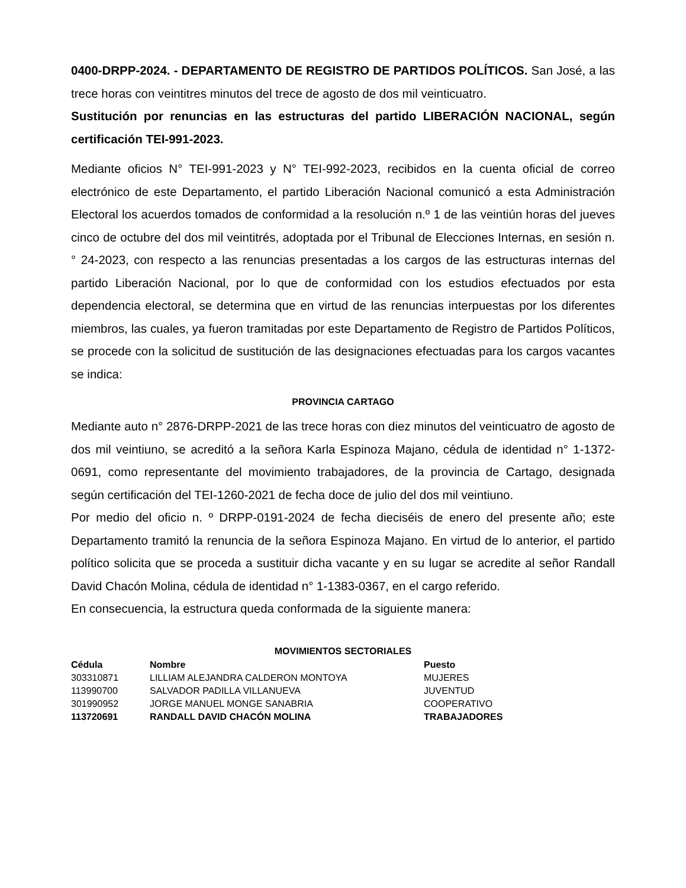0400-DRPP-2024. - DEPARTAMENTO DE REGISTRO DE PARTIDOS POLÍTICOS. San José, a las trece horas con veintitres minutos del trece de agosto de dos mil veinticuatro.
Sustitución por renuncias en las estructuras del partido LIBERACIÓN NACIONAL, según certificación TEI-991-2023.
Mediante oficios N° TEI-991-2023 y N° TEI-992-2023, recibidos en la cuenta oficial de correo electrónico de este Departamento, el partido Liberación Nacional comunicó a esta Administración Electoral los acuerdos tomados de conformidad a la resolución n.º 1 de las veintiún horas del jueves cinco de octubre del dos mil veintitrés, adoptada por el Tribunal de Elecciones Internas, en sesión n. ° 24-2023, con respecto a las renuncias presentadas a los cargos de las estructuras internas del partido Liberación Nacional, por lo que de conformidad con los estudios efectuados por esta dependencia electoral, se determina que en virtud de las renuncias interpuestas por los diferentes miembros, las cuales, ya fueron tramitadas por este Departamento de Registro de Partidos Políticos, se procede con la solicitud de sustitución de las designaciones efectuadas para los cargos vacantes se indica:
PROVINCIA CARTAGO
Mediante auto n° 2876-DRPP-2021 de las trece horas con diez minutos del veinticuatro de agosto de dos mil veintiuno, se acreditó a la señora Karla Espinoza Majano, cédula de identidad n° 1-1372-0691, como representante del movimiento trabajadores, de la provincia de Cartago, designada según certificación del TEI-1260-2021 de fecha doce de julio del dos mil veintiuno.
Por medio del oficio n. º DRPP-0191-2024 de fecha dieciséis de enero del presente año; este Departamento tramitó la renuncia de la señora Espinoza Majano. En virtud de lo anterior, el partido político solicita que se proceda a sustituir dicha vacante y en su lugar se acredite al señor Randall David Chacón Molina, cédula de identidad n° 1-1383-0367, en el cargo referido.
En consecuencia, la estructura queda conformada de la siguiente manera:
MOVIMIENTOS SECTORIALES
| Cédula | Nombre | Puesto |
| --- | --- | --- |
| 303310871 | LILLIAM ALEJANDRA CALDERON MONTOYA | MUJERES |
| 113990700 | SALVADOR PADILLA VILLANUEVA | JUVENTUD |
| 301990952 | JORGE MANUEL MONGE SANABRIA | COOPERATIVO |
| 113720691 | RANDALL DAVID CHACÓN MOLINA | TRABAJADORES |